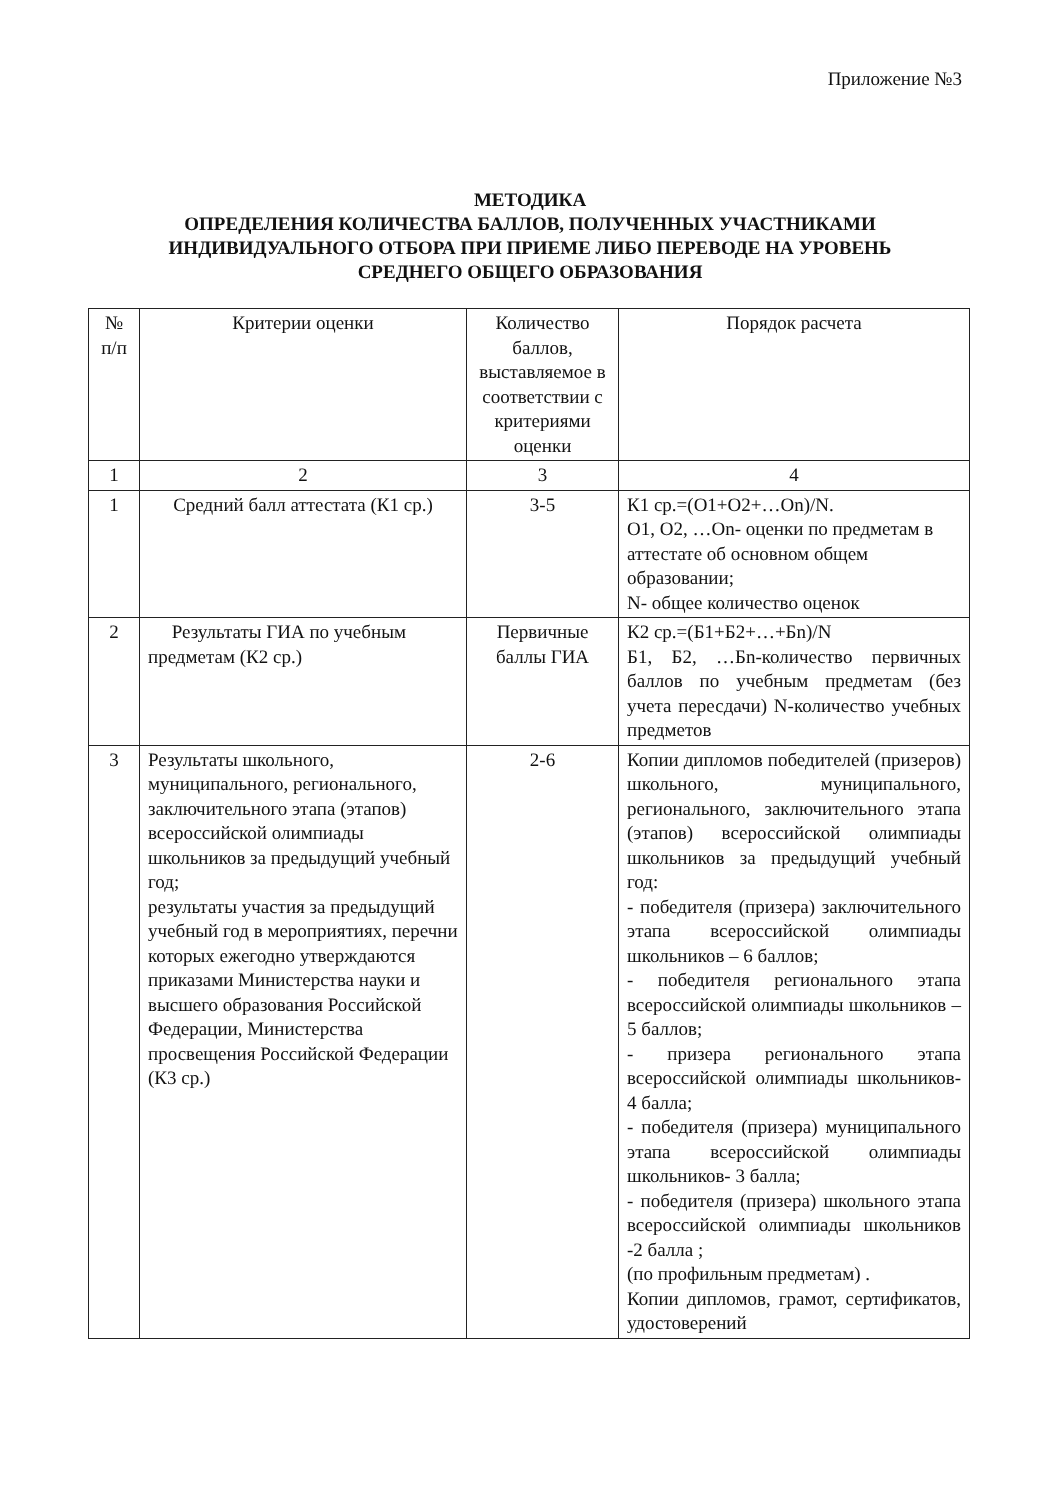Приложение №3
МЕТОДИКА
ОПРЕДЕЛЕНИЯ КОЛИЧЕСТВА БАЛЛОВ, ПОЛУЧЕННЫХ УЧАСТНИКАМИ
ИНДИВИДУАЛЬНОГО ОТБОРА ПРИ ПРИЕМЕ ЛИБО ПЕРЕВОДЕ НА УРОВЕНЬ
СРЕДНЕГО ОБЩЕГО ОБРАЗОВАНИЯ
| № п/п | Критерии оценки | Количество баллов, выставляемое в соответствии с критериями оценки | Порядок расчета |
| --- | --- | --- | --- |
| 1 | 2 | 3 | 4 |
| 1 | Средний балл аттестата (К1 ср.) | 3-5 | К1 ср.=(О1+О2+…On)/N. О1, О2, …On- оценки по предметам в аттестате об основном общем образовании; N- общее количество оценок |
| 2 | Результаты ГИА по учебным предметам (К2 ср.) | Первичные баллы ГИА | К2 ср.=(Б1+Б2+…+Бn)/N Б1, Б2, …Бn-количество первичных баллов по учебным предметам (без учета пересдачи) N-количество учебных предметов |
| 3 | Результаты школьного, муниципального, регионального, заключительного этапа (этапов) всероссийской олимпиады школьников за предыдущий учебный год; результаты участия за предыдущий учебный год в мероприятиях, перечни которых ежегодно утверждаются приказами Министерства науки и высшего образования Российской Федерации, Министерства просвещения Российской Федерации (К3 ср.) | 2-6 | Копии дипломов победителей (призеров) школьного, муниципального, регионального, заключительного этапа (этапов) всероссийской олимпиады школьников за предыдущий учебный год: - победителя (призера) заключительного этапа всероссийской олимпиады школьников – 6 баллов; - победителя регионального этапа всероссийской олимпиады школьников – 5 баллов; - призера регионального этапа всероссийской олимпиады школьников- 4 балла; - победителя (призера) муниципального этапа всероссийской олимпиады школьников- 3 балла; - победителя (призера) школьного этапа всероссийской олимпиады школьников -2 балла ; (по профильным предметам) . Копии дипломов, грамот, сертификатов, удостоверений |